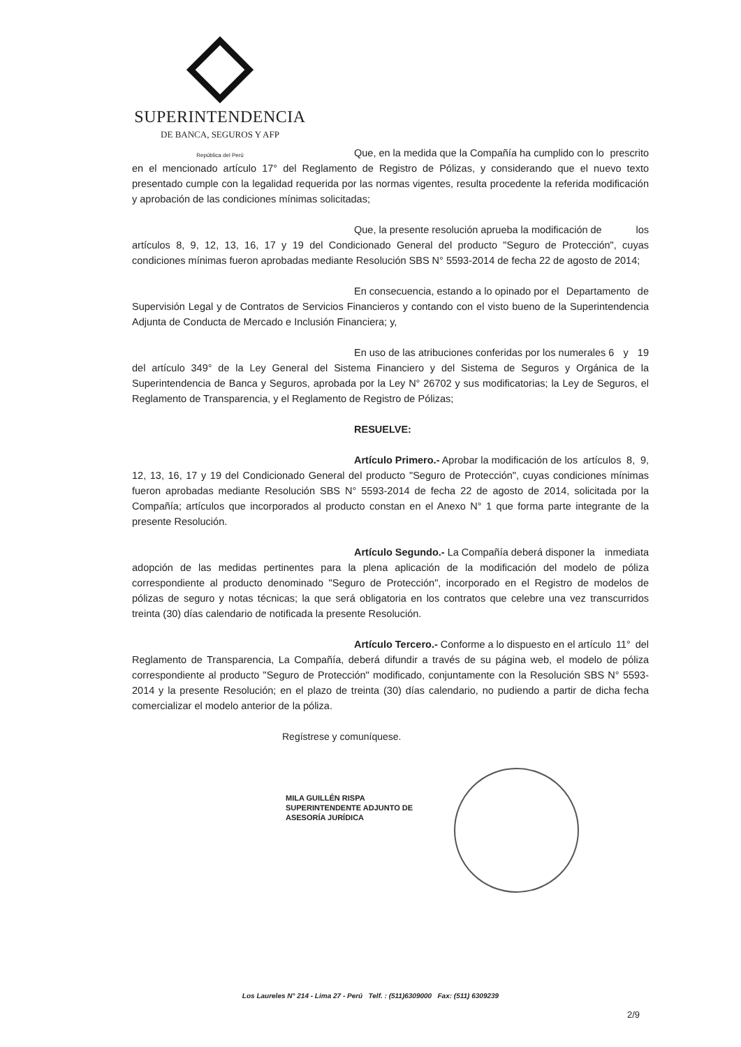SUPERINTENDENCIA
DE BANCA, SEGUROS Y AFP
República del Perú
Que, en la medida que la Compañía ha cumplido con lo prescrito en el mencionado artículo 17° del Reglamento de Registro de Pólizas, y considerando que el nuevo texto presentado cumple con la legalidad requerida por las normas vigentes, resulta procedente la referida modificación y aprobación de las condiciones mínimas solicitadas;
Que, la presente resolución aprueba la modificación de los artículos 8, 9, 12, 13, 16, 17 y 19 del Condicionado General del producto "Seguro de Protección", cuyas condiciones mínimas fueron aprobadas mediante Resolución SBS N° 5593-2014 de fecha 22 de agosto de 2014;
En consecuencia, estando a lo opinado por el Departamento de Supervisión Legal y de Contratos de Servicios Financieros y contando con el visto bueno de la Superintendencia Adjunta de Conducta de Mercado e Inclusión Financiera; y,
En uso de las atribuciones conferidas por los numerales 6 y 19 del artículo 349° de la Ley General del Sistema Financiero y del Sistema de Seguros y Orgánica de la Superintendencia de Banca y Seguros, aprobada por la Ley N° 26702 y sus modificatorias; la Ley de Seguros, el Reglamento de Transparencia, y el Reglamento de Registro de Pólizas;
RESUELVE:
Artículo Primero.- Aprobar la modificación de los artículos 8, 9, 12, 13, 16, 17 y 19 del Condicionado General del producto "Seguro de Protección", cuyas condiciones mínimas fueron aprobadas mediante Resolución SBS N° 5593-2014 de fecha 22 de agosto de 2014, solicitada por la Compañía; artículos que incorporados al producto constan en el Anexo N° 1 que forma parte integrante de la presente Resolución.
Artículo Segundo.- La Compañía deberá disponer la inmediata adopción de las medidas pertinentes para la plena aplicación de la modificación del modelo de póliza correspondiente al producto denominado "Seguro de Protección", incorporado en el Registro de modelos de pólizas de seguro y notas técnicas; la que será obligatoria en los contratos que celebre una vez transcurridos treinta (30) días calendario de notificada la presente Resolución.
Artículo Tercero.- Conforme a lo dispuesto en el artículo 11° del Reglamento de Transparencia, La Compañía, deberá difundir a través de su página web, el modelo de póliza correspondiente al producto "Seguro de Protección" modificado, conjuntamente con la Resolución SBS N° 5593-2014 y la presente Resolución; en el plazo de treinta (30) días calendario, no pudiendo a partir de dicha fecha comercializar el modelo anterior de la póliza.
Regístrese y comuníquese.
MILA GUILLÉN RISPA
SUPERINTENDENTE ADJUNTO DE
ASESORÍA JURÍDICA
Los Laureles N° 214 - Lima 27 - Perú Telf. : (511)6309000 Fax: (511) 6309239
2/9